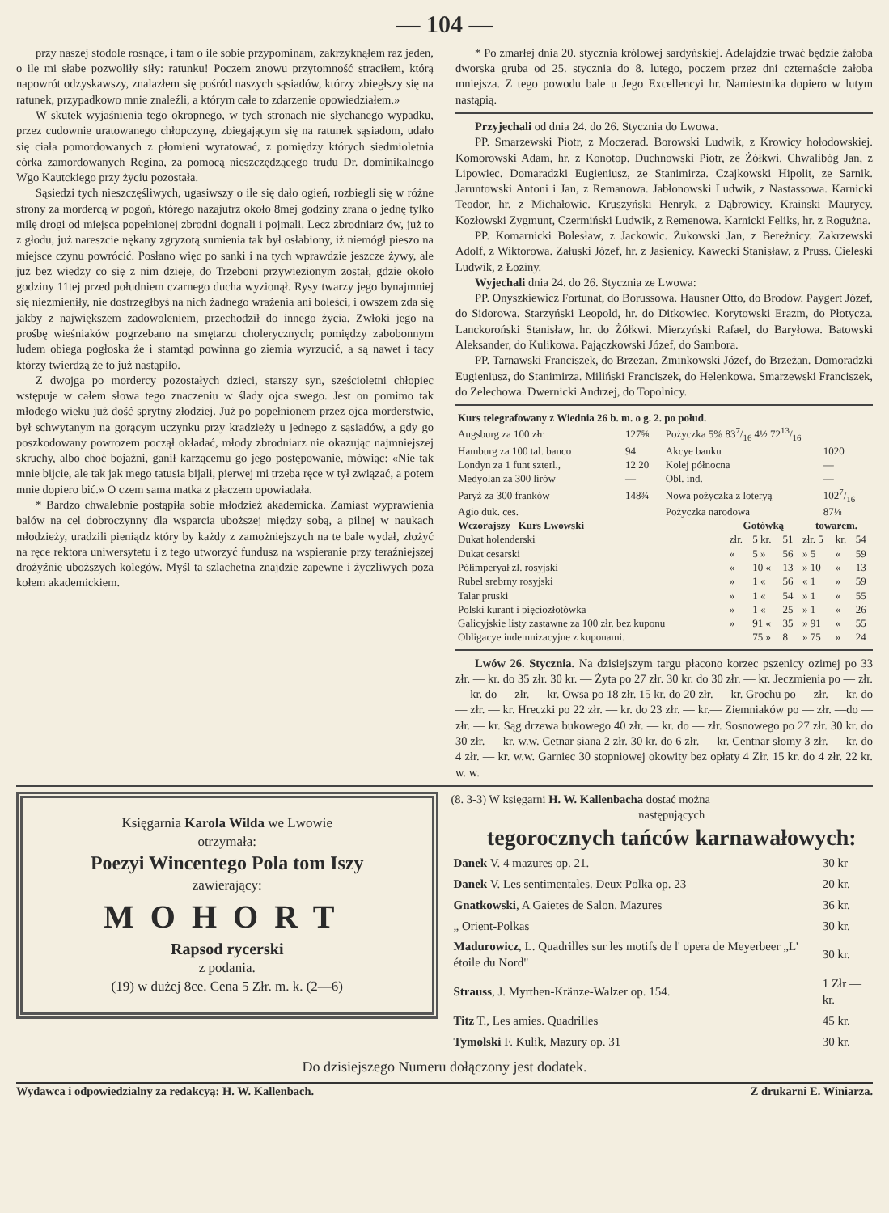— 104 —
przy naszej stodole rosnące, i tam o ile sobie przypominam, zakrzyknąłem raz jeden, o ile mi słabe pozwoliły siły: ratunku! Poczem znowu przytomność straciłem, którą napowrót odzyskawszy, znalazłem się pośród naszych sąsiadów, którzy zbiegłszy się na ratunek, przypadkowo mnie znaleźli, a którym całe to zdarzenie opowiedziałem.»
W skutek wyjaśnienia tego okropnego, w tych stronach nie słychanego wypadku, przez cudownie uratowanego chłopczynę, zbiegającym się na ratunek sąsiadom, udało się ciała pomordowanych z płomieni wyratować, z pomiędzy których siedmioletnia córka zamordowanych Regina, za pomocą nieszczędzącego trudu Dr. dominikalnego Wgo Kautckiego przy życiu pozostała.
Sąsiedzi tych nieszczęśliwych, ugasiwszy o ile się dało ogień, rozbiegli się w różne strony za mordercą w pogoń, którego nazajutrz około 8mej godziny zrana o jednę tylko milę drogi od miejsca popełnionej zbrodni dognali i pojmali. Lecz zbrodniarz ów, już to z głodu, już nareszcie nękany zgryzotą sumienia tak był osłabiony, iż niemógł pieszo na miejsce czynu powrócić. Posłano więc po sanki i na tych wprawdzie jeszcze żywy, ale już bez wiedzy co się z nim dzieje, do Trzeboni przywiezionym został, gdzie około godziny 11tej przed południem czarnego ducha wyzionął. Rysy twarzy jego bynajmniej się niezmieniły, nie dostrzegłbyś na nich żadnego wrażenia ani boleści, i owszem zda się jakby z największem zadowoleniem, przechodził do innego życia. Zwłoki jego na prośbę wieśniaków pogrzebano na smętarzu cholerycznych; pomiędzy zabobonnym ludem obiega pogłoska że i stamtąd powinna go ziemia wyrzucić, a są nawet i tacy którzy twierdzą że to już nastąpiło.
Z dwojga po mordercy pozostałych dzieci, starszy syn, sześcioletni chłopiec wstępuje w całem słowa tego znaczeniu w ślady ojca swego. Jest on pomimo tak młodego wieku już dość sprytny złodziej. Już po popełnionem przez ojca morderstwie, był schwytanym na gorącym uczynku przy kradzieży u jednego z sąsiadów, a gdy go poszkodowany powrozem począł okładać, młody zbrodniarz nie okazując najmniejszej skruchy, albo choć bojaźni, ganił karzącemu go jego postępowanie, mówiąc: «Nie tak mnie bijcie, ale tak jak mego tatusia bijali, pierwej mi trzeba ręce w tył związać, a potem mnie dopiero bić.» O czem sama matka z płaczem opowiadała.
* Bardzo chwalebnie postąpiła sobie młodzież akademicka. Zamiast wyprawienia balów na cel dobroczynny dla wsparcia uboższej między sobą, a pilnej w naukach młodzieży, uradzili pieniądz który by każdy z zamożniejszych na te bale wydał, złożyć na ręce rektora uniwersytetu i z tego utworzyć fundusz na wspieranie przy teraźniejszej drożyźnie uboższych kolegów. Myśl ta szlachetna znajdzie zapewne i życzliwych poza kołem akademickiem.
* Po zmarłej dnia 20. stycznia królowej sardyńskiej. Adelajdzie trwać będzie żałoba dworska gruba od 25. stycznia do 8. lutego, poczem przez dni czternaście żałoba mniejsza. Z tego powodu bale u Jego Excellencyi hr. Namiestnika dopiero w lutym nastąpią.
Przyjechali od dnia 24. do 26. Stycznia do Lwowa.
PP. Smarzewski Piotr, z Moczerad. Borowski Ludwik, z Krowicy hołodowskiej. Komorowski Adam, hr. z Konotop. Duchnowski Piotr, ze Żółkwi. Chwalibóg Jan, z Lipowiec. Domaradzki Eugieniusz, ze Stanimirza. Czajkowski Hipolit, ze Sarnik. Jaruntowski Antoni i Jan, z Remanowa. Jabłonowski Ludwik, z Nastassowa. Karnicki Teodor, hr. z Michałowic. Kruszyński Henryk, z Dąbrowicy. Krainski Maurycy. Kozłowski Zygmunt, Czermiński Ludwik, z Remenowa. Karnicki Feliks, hr. z Rogużna.
PP. Komarnicki Bolesław, z Jackowic. Żukowski Jan, z Bereżnicy. Zakrzewski Adolf, z Wiktorowa. Załuski Józef, hr. z Jasienicy. Kawecki Stanisław, z Pruss. Cieleski Ludwik, z Łoziny.
Wyjechali dnia 24. do 26. Stycznia ze Lwowa:
PP. Onyszkiewicz Fortunat, do Borussowa. Hausner Otto, do Brodów. Paygert Józef, do Sidorowa. Starzyński Leopold, hr. do Ditkowiec. Korytowski Erazm, do Płotycza. Lanckoroński Stanisław, hr. do Żółkwi. Mierzyński Rafael, do Baryłowa. Batowski Aleksander, do Kulikowa. Pajączkowski Józef, do Sambora.
PP. Tarnawski Franciszek, do Brzeżan. Zminkowski Józef, do Brzeżan. Domoradzki Eugieniusz, do Stanimirza. Miliński Franciszek, do Helenkowa. Smarzewski Franciszek, do Zelechowa. Dwernicki Andrzej, do Topolnicy.
| Kurs telegrafowany z Wiednia 26 b. m. o g. 2. po połud. | | | |
| --- | --- | --- | --- |
| Augsburg za 100 złr. | 127⅝ | Pożyczka 5% 837/16 4½ 7213/16 | |
| Hamburg za 100 tal. banco | 94 | Akcye banku | 1020 |
| Londyn za 1 funt szterl., | 12 20 | Kolej północna | — |
| Medyolan za 300 lirów | — | Obl. ind. | — |
| Paryż za 300 franków | 148¾ | Nowa pożyczka z loteryą | 1027/16 |
| Agio duk. ces. | | Pożyczka narodowa | 87⅛ |
| Wczorajszy Kurs Lwowski | Gotówką | | | towarem. | | |
| --- | --- | --- | --- | --- | --- | --- |
| Dukat holenderski | złr. | 5 kr. | 51 | złr. 5 | kr. | 54 |
| Dukat cesarski | « | 5 » | 56 | » 5 | « | 59 |
| Półimperyał zł. rosyjski | « | 10 « | 13 | » 10 | « | 13 |
| Rubel srebrny rosyjski | » | 1 « | 56 | « 1 | » | 59 |
| Talar pruski | » | 1 « | 54 | » 1 | « | 55 |
| Polski kurant i pięciozłotówka | » | 1 « | 25 | » 1 | « | 26 |
| Galicyjskie listy zastawne za 100 złr. bez kuponu | » | 91 « | 35 | » 91 | « | 55 |
| Obligacye indemnizacyjne z kuponami. | | 75 » | 8 | » 75 | » | 24 |
Lwów 26. Stycznia. Na dzisiejszym targu płacono korzec pszenicy ozimej po 33 złr. — kr. do 35 złr. 30 kr. — Żyta po 27 złr. 30 kr. do 30 złr. — kr. Jeczmienia po — złr. — kr. do — złr. — kr. Owsa po 18 złr. 15 kr. do 20 złr. — kr. Grochu po — złr. — kr. do — złr. — kr. Hreczki po 22 złr. — kr. do 23 złr. — kr.— Ziemniaków po — złr. —do — złr. — kr. Sąg drzewa bukowego 40 złr. — kr. do — złr. Sosnowego po 27 złr. 30 kr. do 30 złr. — kr. w.w. Cetnar siana 2 złr. 30 kr. do 6 złr. — kr. Centnar słomy 3 złr. — kr. do 4 złr. — kr. w.w. Garniec 30 stopniowej okowity bez opłaty 4 Złr. 15 kr. do 4 złr. 22 kr. w. w.
Księgarnia Karola Wilda we Lwowie
otrzymała:
Poezyi Wincentego Pola tom Iszy
zawierający:
MOHORT
Rapsod rycerski
z podania.
(19) w dużej 8ce. Cena 5 Złr. m. k. (2—6)
(8. 3-3) W księgarni H. W. Kallenbacha dostać można
następujących
tegorocznych tańców karnawałowych:
| Danek V. 4 mazures op. 21. | 30 kr |
| Danek V. Les sentimentales. Deux Polka op. 23 | 20 kr. |
| Gnatkowski , A Gaietes de Salon. Mazures | 36 kr. |
| „ Orient-Polkas | 30 kr. |
| Madurowicz , L. Quadrilles sur les motifs de l' opera de Meyerbeer „L' étoile du Nord" | 30 kr. |
| Strauss , J. Myrthen-Kränze-Walzer op. 154. | 1 Złr — kr. |
| Titz T., Les amies. Quadrilles | 45 kr. |
| Tymolski F. Kulik, Mazury op. 31 | 30 kr. |
Do dzisiejszego Numeru dołączony jest dodatek.
Wydawca i odpowiedzialny za redakcyą: H. W. Kallenbach. Z drukarni E. Winiarza.